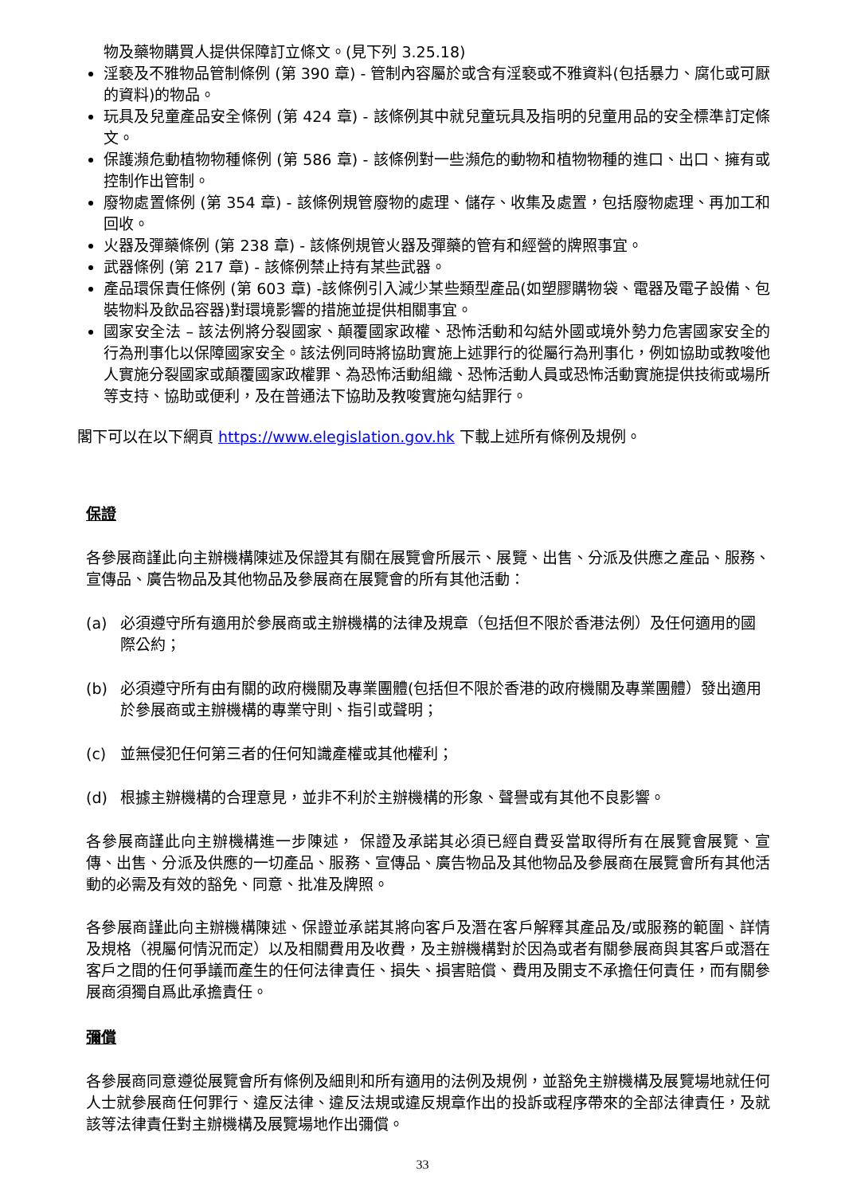物及藥物購買人提供保障訂立條文。(見下列 3.25.18)
淫褻及不雅物品管制條例 (第 390 章) - 管制內容屬於或含有淫褻或不雅資料(包括暴力、腐化或可厭的資料)的物品。
玩具及兒童產品安全條例 (第 424 章) - 該條例其中就兒童玩具及指明的兒童用品的安全標準訂定條文。
保護瀕危動植物物種條例 (第 586 章) - 該條例對一些瀕危的動物和植物物種的進口、出口、擁有或控制作出管制。
廢物處置條例 (第 354 章) - 該條例規管廢物的處理、儲存、收集及處置，包括廢物處理、再加工和回收。
火器及彈藥條例 (第 238 章) - 該條例規管火器及彈藥的管有和經營的牌照事宜。
武器條例 (第 217 章) - 該條例禁止持有某些武器。
產品環保責任條例 (第 603 章) -該條例引入減少某些類型產品(如塑膠購物袋、電器及電子設備、包裝物料及飲品容器)對環境影響的措施並提供相關事宜。
國家安全法 – 該法例將分裂國家、顛覆國家政權、恐怖活動和勾結外國或境外勢力危害國家安全的行為刑事化以保障國家安全。該法例同時將協助實施上述罪行的從屬行為刑事化，例如協助或教唆他人實施分裂國家或顛覆國家政權罪、為恐怖活動組織、恐怖活動人員或恐怖活動實施提供技術或場所等支持、協助或便利，及在普通法下協助及教唆實施勾結罪行。
閣下可以在以下網頁 https://www.elegislation.gov.hk 下載上述所有條例及規例。
保證
各參展商謹此向主辦機構陳述及保證其有關在展覽會所展示、展覽、出售、分派及供應之產品、服務、宣傳品、廣告物品及其他物品及參展商在展覽會的所有其他活動：
(a) 必須遵守所有適用於參展商或主辦機構的法律及規章（包括但不限於香港法例）及任何適用的國際公約；
(b) 必須遵守所有由有關的政府機關及專業團體(包括但不限於香港的政府機關及專業團體）發出適用於參展商或主辦機構的專業守則、指引或聲明；
(c) 並無侵犯任何第三者的任何知識產權或其他權利；
(d) 根據主辦機構的合理意見，並非不利於主辦機構的形象、聲譽或有其他不良影響。
各參展商謹此向主辦機構進一步陳述， 保證及承諾其必須已經自費妥當取得所有在展覽會展覽、宣傳、出售、分派及供應的一切產品、服務、宣傳品、廣告物品及其他物品及參展商在展覽會所有其他活動的必需及有效的豁免、同意、批准及牌照。
各參展商謹此向主辦機構陳述、保證並承諾其將向客戶及潛在客戶解釋其產品及/或服務的範圍、詳情及規格（視屬何情況而定）以及相關費用及收費，及主辦機構對於因為或者有關參展商與其客戶或潛在客戶之間的任何爭議而產生的任何法律責任、損失、損害賠償、費用及開支不承擔任何責任，而有關參展商須獨自爲此承擔責任。
彌償
各參展商同意遵從展覽會所有條例及細則和所有適用的法例及規例，並豁免主辦機構及展覽場地就任何人士就參展商任何罪行、違反法律、違反法規或違反規章作出的投訴或程序帶來的全部法律責任，及就該等法律責任對主辦機構及展覽場地作出彌償。
33